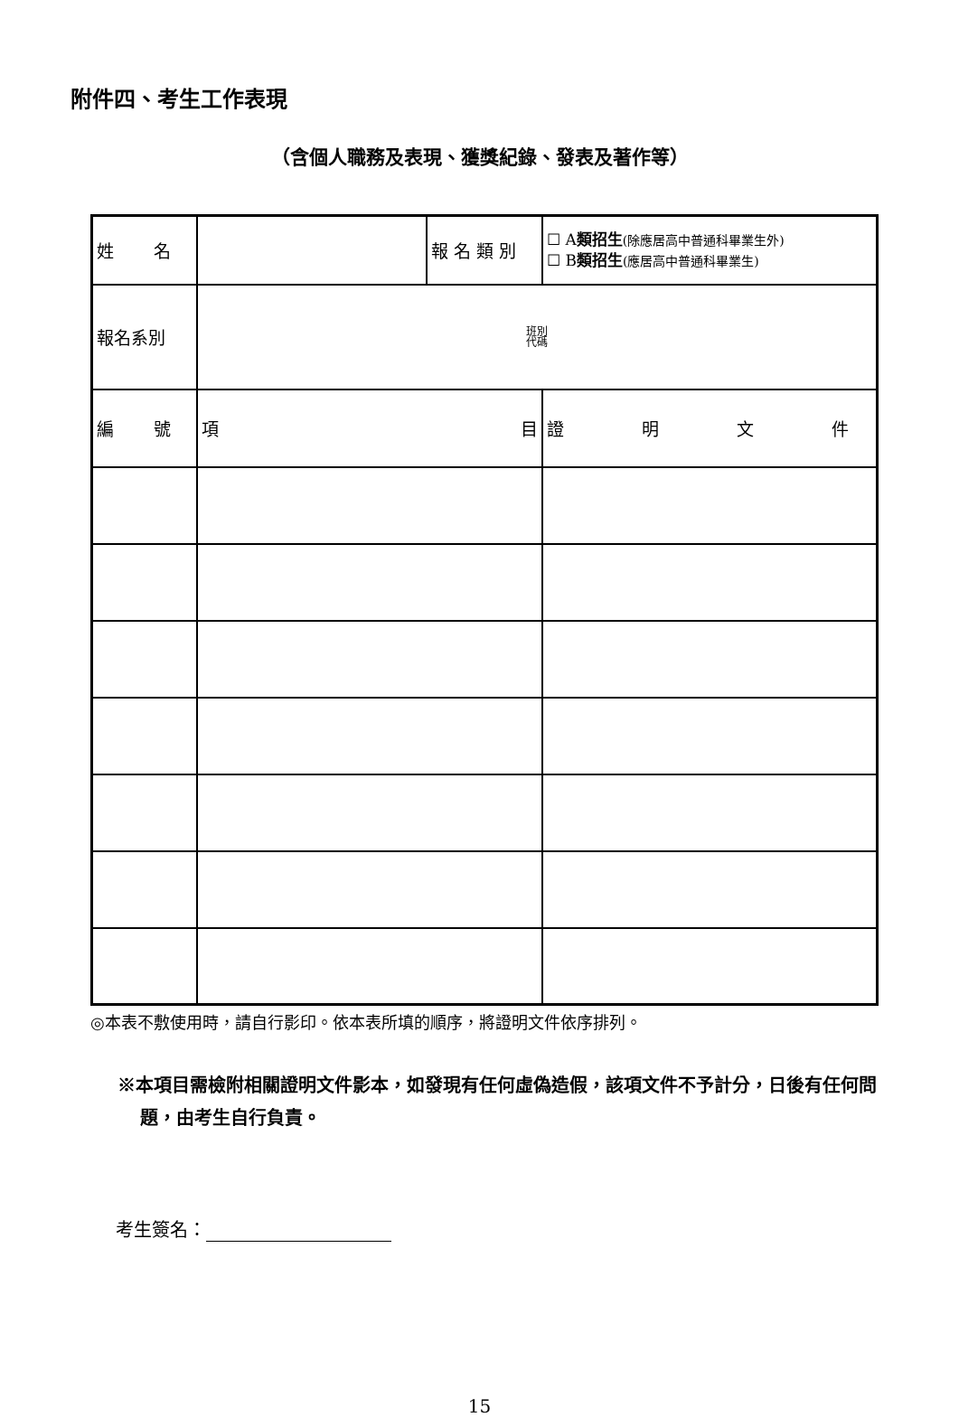附件四、考生工作表現
（含個人職務及表現、獲獎紀錄、發表及著作等）
| 姓 名 | | 報 名 類 別 | ☐ A 類招生 (除應居高中普通科畢業生外) ☐ B 類招生 (應居高中普通科畢業生) |
| 報名系別 | 班別 代碼 | | |
| 編 號 | 項 目 | | 證 明 文 件 |
◎本表不敷使用時，請自行影印。依本表所填的順序，將證明文件依序排列。
※本項目需檢附相關證明文件影本，如發現有任何虛偽造假，該項文件不予計分，日後有任何問題，由考生自行負責。
考生簽名：
15